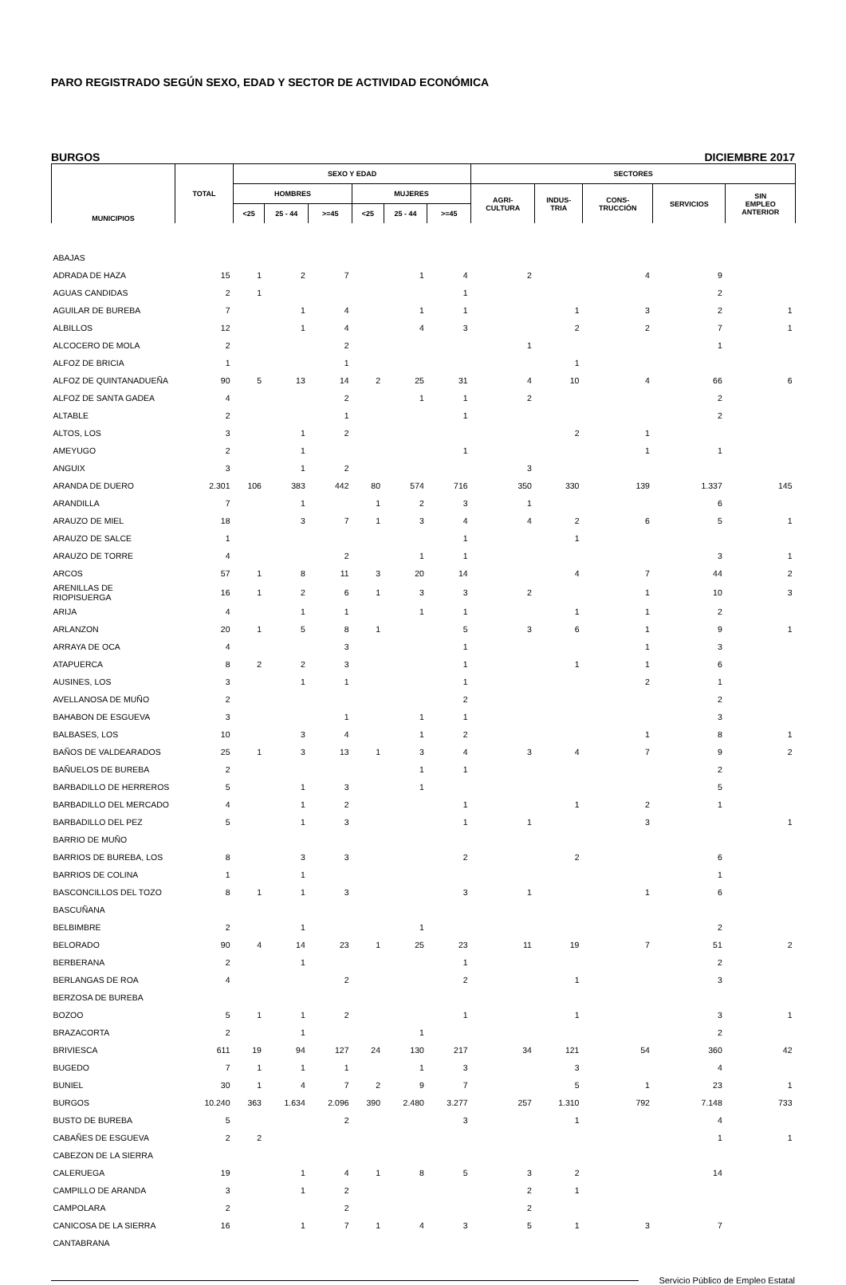PARO REGISTRADO SEGÚN SEXO, EDAD Y SECTOR DE ACTIVIDAD ECONÓMICA
BURGOS DICIEMBRE 2017
| MUNICIPIOS | TOTAL | SEXO Y EDAD | | | | | | SECTORES | | | | |
| --- | --- | --- | --- | --- | --- | --- | --- | --- | --- | --- | --- | --- |
| | | HOMBRES | | | MUJERES | | | AGRI- CULTURA | INDUS- TRIA | CONS- TRUCCIÓN | SERVICIOS | SIN EMPLEO ANTERIOR |
| | | <25 | 25 - 44 | >=45 | <25 | 25 - 44 | >=45 | | | | | |
| ABAJAS | | | | | | | | | | | | |
| ADRADA DE HAZA | 15 | 1 | 2 | 7 | | 1 | 4 | 2 | | 4 | 9 | |
| AGUAS CANDIDAS | 2 | 1 | | | | | 1 | | | | 2 | |
| AGUILAR DE BUREBA | 7 | | 1 | 4 | | 1 | 1 | | 1 | 3 | 2 | 1 |
| ALBILLOS | 12 | | 1 | 4 | | 4 | 3 | | 2 | 2 | 7 | 1 |
| ALCOCERO DE MOLA | 2 | | | 2 | | | | 1 | | | 1 | |
| ALFOZ DE BRICIA | 1 | | | 1 | | | | | 1 | | | |
| ALFOZ DE QUINTANADUEÑA | 90 | 5 | 13 | 14 | 2 | 25 | 31 | 4 | 10 | 4 | 66 | 6 |
| ALFOZ DE SANTA GADEA | 4 | | | 2 | | 1 | 1 | 2 | | | 2 | |
| ALTABLE | 2 | | | 1 | | | 1 | | | | 2 | |
| ALTOS, LOS | 3 | | 1 | 2 | | | | | 2 | 1 | | |
| AMEYUGO | 2 | | 1 | | | | 1 | | | 1 | 1 | |
| ANGUIX | 3 | | 1 | 2 | | | | 3 | | | | |
| ARANDA DE DUERO | 2.301 | 106 | 383 | 442 | 80 | 574 | 716 | 350 | 330 | 139 | 1.337 | 145 |
| ARANDILLA | 7 | | 1 | | 1 | 2 | 3 | 1 | | | 6 | |
| ARAUZO DE MIEL | 18 | | 3 | 7 | 1 | 3 | 4 | 4 | 2 | 6 | 5 | 1 |
| ARAUZO DE SALCE | 1 | | | | | | 1 | | 1 | | | |
| ARAUZO DE TORRE | 4 | | | 2 | | 1 | 1 | | | | 3 | 1 |
| ARCOS | 57 | 1 | 8 | 11 | 3 | 20 | 14 | | 4 | 7 | 44 | 2 |
| ARENILLAS DE RIOPISUERGA | 16 | 1 | 2 | 6 | 1 | 3 | 3 | 2 | | 1 | 10 | 3 |
| ARIJA | 4 | | 1 | 1 | | 1 | 1 | | 1 | 1 | 2 | |
| ARLANZON | 20 | 1 | 5 | 8 | 1 | | 5 | 3 | 6 | 1 | 9 | 1 |
| ARRAYA DE OCA | 4 | | | 3 | | | 1 | | | 1 | 3 | |
| ATAPUERCA | 8 | 2 | 2 | 3 | | | 1 | | 1 | 1 | 6 | |
| AUSINES, LOS | 3 | | 1 | 1 | | | 1 | | | 2 | 1 | |
| AVELLANOSA DE MUÑO | 2 | | | | | | 2 | | | | 2 | |
| BAHABON DE ESGUEVA | 3 | | | 1 | | 1 | 1 | | | | 3 | |
| BALBASES, LOS | 10 | | 3 | 4 | | 1 | 2 | | | 1 | 8 | 1 |
| BAÑOS DE VALDEARADOS | 25 | 1 | 3 | 13 | 1 | 3 | 4 | 3 | 4 | 7 | 9 | 2 |
| BAÑUELOS DE BUREBA | 2 | | | | | 1 | 1 | | | | 2 | |
| BARBADILLO DE HERREROS | 5 | | 1 | 3 | | 1 | | | | | 5 | |
| BARBADILLO DEL MERCADO | 4 | | 1 | 2 | | | 1 | | 1 | 2 | 1 | |
| BARBADILLO DEL PEZ | 5 | | 1 | 3 | | | 1 | 1 | | 3 | | 1 |
| BARRIO DE MUÑO | | | | | | | | | | | | |
| BARRIOS DE BUREBA, LOS | 8 | | 3 | 3 | | | 2 | | 2 | | 6 | |
| BARRIOS DE COLINA | 1 | | 1 | | | | | | | | 1 | |
| BASCONCILLOS DEL TOZO | 8 | 1 | 1 | 3 | | | 3 | 1 | | 1 | 6 | |
| BASCUÑANA | | | | | | | | | | | | |
| BELBIMBRE | 2 | | 1 | | | 1 | | | | | 2 | |
| BELORADO | 90 | 4 | 14 | 23 | 1 | 25 | 23 | 11 | 19 | 7 | 51 | 2 |
| BERBERANA | 2 | | 1 | | | | 1 | | | | 2 | |
| BERLANGAS DE ROA | 4 | | | 2 | | | 2 | | 1 | | 3 | |
| BERZOSA DE BUREBA | | | | | | | | | | | | |
| BOZOO | 5 | 1 | 1 | 2 | | | 1 | | 1 | | 3 | 1 |
| BRAZACORTA | 2 | | 1 | | | 1 | | | | | 2 | |
| BRIVIESCA | 611 | 19 | 94 | 127 | 24 | 130 | 217 | 34 | 121 | 54 | 360 | 42 |
| BUGEDO | 7 | 1 | 1 | 1 | | 1 | 3 | | 3 | | 4 | |
| BUNIEL | 30 | 1 | 4 | 7 | 2 | 9 | 7 | | 5 | 1 | 23 | 1 |
| BURGOS | 10.240 | 363 | 1.634 | 2.096 | 390 | 2.480 | 3.277 | 257 | 1.310 | 792 | 7.148 | 733 |
| BUSTO DE BUREBA | 5 | | | 2 | | | 3 | | 1 | | 4 | |
| CABAÑES DE ESGUEVA | 2 | 2 | | | | | | | | | 1 | 1 |
| CABEZON DE LA SIERRA | | | | | | | | | | | | |
| CALERUEGA | 19 | | 1 | 4 | 1 | 8 | 5 | 3 | 2 | | 14 | |
| CAMPILLO DE ARANDA | 3 | | 1 | 2 | | | | 2 | 1 | | | |
| CAMPOLARA | 2 | | | 2 | | | | 2 | | | | |
| CANICOSA DE LA SIERRA | 16 | | 1 | 7 | 1 | 4 | 3 | 5 | 1 | 3 | 7 | |
| CANTABRANA | | | | | | | | | | | | |
Servicio Público de Empleo Estatal